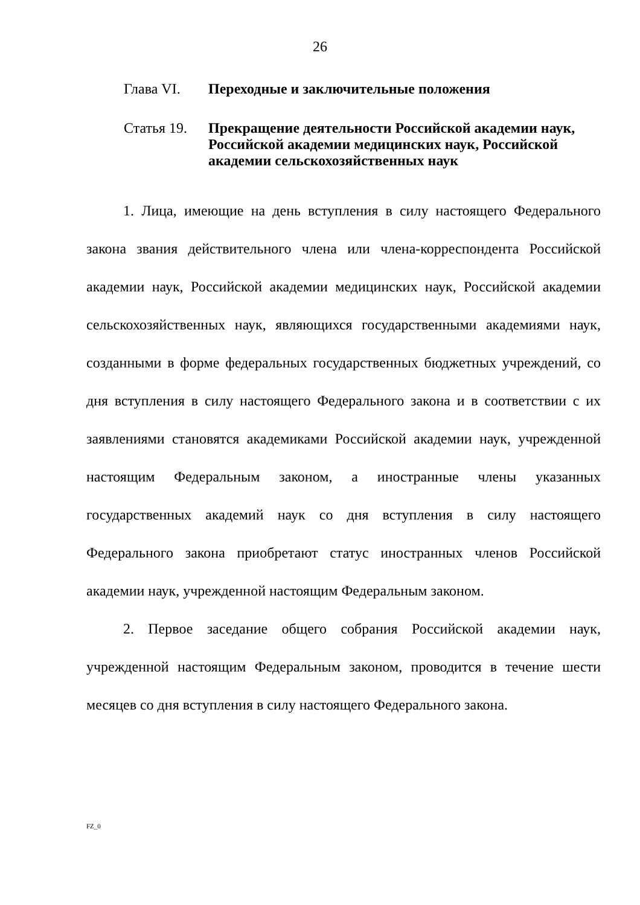26
Глава VI. Переходные и заключительные положения
Статья 19.
Прекращение деятельности Российской академии наук, Российской академии медицинских наук, Российской академии сельскохозяйственных наук
1. Лица, имеющие на день вступления в силу настоящего Федерального закона звания действительного члена или члена-корреспондента Российской академии наук, Российской академии медицинских наук, Российской академии сельскохозяйственных наук, являющихся государственными академиями наук, созданными в форме федеральных государственных бюджетных учреждений, со дня вступления в силу настоящего Федерального закона и в соответствии с их заявлениями становятся академиками Российской академии наук, учрежденной настоящим Федеральным законом, а иностранные члены указанных государственных академий наук со дня вступления в силу настоящего Федерального закона приобретают статус иностранных членов Российской академии наук, учрежденной настоящим Федеральным законом.
2. Первое заседание общего собрания Российской академии наук, учрежденной настоящим Федеральным законом, проводится в течение шести месяцев со дня вступления в силу настоящего Федерального закона.
FZ_0